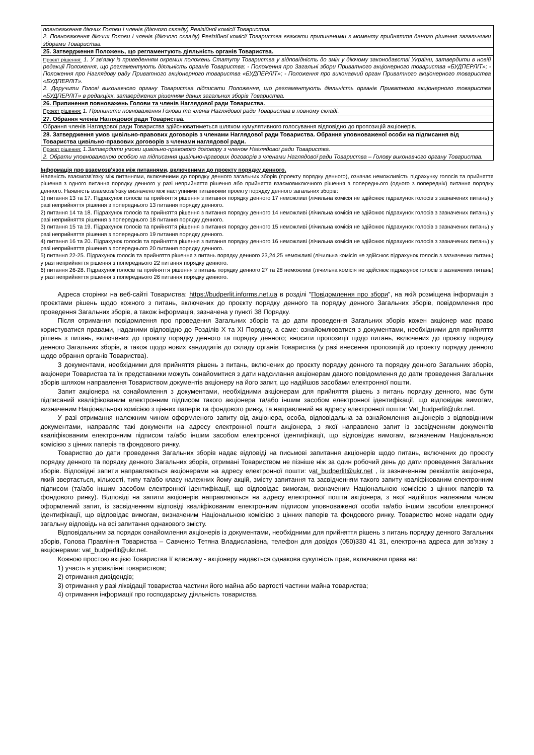| повноваження діючих Голови і членів (діючого складу) Ревізійної комісії Товариства. 2. Повноваження діючих Голови і членів (діючого складу) Ревізійної комісії Товариства вважати припиненими з моменту прийняття даного рішення загальними зборами Товариства. |
| 25. Затвердження Положень, що регламентують діяльність органів Товариства. |
| Проєкт рішення: 1. У зв’язку із приведенням окремих положень Статуту Товариства у відповідність до змін у діючому законодавстві України, затвердити в новій редакції Положення, що регламентують діяльність органів Товариства: - Положення про Загальні збори Приватного акціонерного товариства «БУДПЕРЛІТ»; - Положення про Наглядову раду Приватного акціонерного товариства «БУДПЕРЛІТ»; - Положення про виконавчий орган Приватного акціонерного товариства «БУДПЕРЛІТ». 2. Доручити Голові виконавчого органу Товариства підписати Положення, що регламентують діяльність органів Приватного акціонерного товариства «БУДПЕРЛІТ» в редакціях, затверджених рішенням даних загальних зборів Товариства. |
| 26. Припинення повноважень Голови та членів Наглядової ради Товариства. |
| Проєкт рішення: 1. Припинити повноваження Голови та членів Наглядової ради Товариства в повному складі. |
| 27. Обрання членів Наглядової ради Товариства. |
| Обрання членів Наглядової ради Товариства здійснюватиметься шляхом кумулятивного голосування відповідно до пропозицій акціонерів. |
| 28. Затвердження умов цивільно-правових договорів з членами Наглядової ради Товариства. Обрання уповноваженої особи на підписання від Товариства цивільно-правових договорів з членами наглядової ради. |
| Проєкт рішення: 1.Затвердити умови цивільно-правового договору з членом Наглядової ради Товариства. 2. Обрати уповноваженою особою на підписання цивільно-правових договорів з членами Наглядової ради Товариства – Голову виконавчого органу Товариства. |
Інформація про взаємозв'язок між питаннями, включеними до проекту порядку денного.
Наявність взаємозв’язку між питаннями, включеними до порядку денного загальних зборів (проекту порядку денного), означає неможливість підрахунку голосів та прийняття рішення з одного питання порядку денного у разі неприйняття рішення або прийняття взаємовиключного рішення з попереднього (одного з попередніх) питання порядку денного. Наявність взаємозв'язку визначено між наступними питаннями проекту порядку денного загальних зборів:
1) питання 13 та 17. Підрахунок голосів та прийняття рішення з питання порядку денного 17 неможливі (лічильна комісія не здійснює підрахунок голосів з зазначених питань) у разі неприйняття рішення з попереднього 13 питання порядку денного.
2) питання 14 та 18. Підрахунок голосів та прийняття рішення з питання порядку денного 14 неможливі (лічильна комісія не здійснює підрахунок голосів з зазначених питань) у разі неприйняття рішення з попереднього 18 питання порядку денного.
3) питання 15 та 19. Підрахунок голосів та прийняття рішення з питання порядку денного 15 неможливі (лічильна комісія не здійснює підрахунок голосів з зазначених питань) у разі неприйняття рішення з попереднього 19 питання порядку денного.
4) питання 16 та 20. Підрахунок голосів та прийняття рішення з питання порядку денного 16 неможливі (лічильна комісія не здійснює підрахунок голосів з зазначених питань) у разі неприйняття рішення з попереднього 20 питання порядку денного.
5) питання 22-25. Підрахунок голосів та прийняття рішення з питань порядку денного 23,24,25 неможливі (лічильна комісія не здійснює підрахунок голосів з зазначених питань) у разі неприйняття рішення з попереднього 22 питання порядку денного.
6) питання 26-28. Підрахунок голосів та прийняття рішення з питань порядку денного 27 та 28 неможливі (лічильна комісія не здійснює підрахунок голосів з зазначених питань) у разі неприйняття рішення з попереднього 26 питання порядку денного.
Адреса сторінки на веб-сайті Товариства: https://budperlit.informs.net.ua в розділі "Повідомлення про збори", на якій розміщена інформація з проєктами рішень щодо кожного з питань, включених до проєкту порядку денного та порядку денного Загальних зборів, повідомлення про проведення Загальних зборів, а також інформація, зазначена у пункті 38 Порядку.
Після отримання повідомлення про проведення Загальних зборів та до дати проведення Загальних зборів кожен акціонер має право користуватися правами, наданими відповідно до Розділів X та XI Порядку, а саме: ознайомлюватися з документами, необхідними для прийняття рішень з питань, включених до проєкту порядку денного та порядку денного; вносити пропозиції щодо питань, включених до проєкту порядку денного Загальних зборів, а також щодо нових кандидатів до складу органів Товариства (у разі внесення пропозицій до проекту порядку денного щодо обрання органів Товариства).
З документами, необхідними для прийняття рішень з питань, включених до проєкту порядку денного та порядку денного Загальних зборів, акціонери Товариства та їх представники можуть ознайомитися з дати надсилання акціонерам даного повідомлення до дати проведення Загальних зборів шляхом направлення Товариством документів акціонеру на його запит, що надійшов засобами електронної пошти.
Запит акціонера на ознайомлення з документами, необхідними акціонерам для прийняття рішень з питань порядку денного, має бути підписаний кваліфікованим електронним підписом такого акціонера та/або іншим засобом електронної ідентифікації, що відповідає вимогам, визначеним Національною комісією з цінних паперів та фондового ринку, та направлений на адресу електронної пошти: Vat_budperlit@ukr.net.
У разі отримання належним чином оформленого запиту від акціонера, особа, відповідальна за ознайомлення акціонерів з відповідними документами, направляє такі документи на адресу електронної пошти акціонера, з якої направлено запит із засвідченням документів кваліфікованим електронним підписом та/або іншим засобом електронної ідентифікації, що відповідає вимогам, визначеним Національною комісією з цінних паперів та фондового ринку.
Товариство до дати проведення Загальних зборів надає відповіді на письмові запитання акціонерів щодо питань, включених до проєкту порядку денного та порядку денного Загальних зборів, отримані Товариством не пізніше ніж за один робочий день до дати проведення Загальних зборів. Відповідні запити направляються акціонерами на адресу електронної пошти: vat_budperlit@ukr.net , із зазначенням реквізитів акціонера, який звертається, кількості, типу та/або класу належних йому акцій, змісту запитання та засвідченням такого запиту кваліфікованим електронним підписом (та/або іншим засобом електронної ідентифікації, що відповідає вимогам, визначеним Національною комісією з цінних паперів та фондового ринку). Відповіді на запити акціонерів направляються на адресу електронної пошти акціонера, з якої надійшов належним чином оформлений запит, із засвідченням відповіді кваліфікованим електронним підписом уповноваженої особи та/або іншим засобом електронної ідентифікації, що відповідає вимогам, визначеним Національною комісією з цінних паперів та фондового ринку. Товариство може надати одну загальну відповідь на всі запитання однакового змісту.
Відповідальним за порядок ознайомлення акціонерів із документами, необхідними для прийняття рішень з питань порядку денного Загальних зборів, Голова Правління Товариства – Савченко Тетяна Владиславівна, телефон для довідок (050)330 41 31, електронна адреса для зв’язку з акціонерами: vat_budperlit@ukr.net.
Кожною простою акцією Товариства її власнику - акціонеру надається однакова сукупність прав, включаючи права на:
1) участь в управлінні товариством;
2) отримання дивідендів;
3) отримання у разі ліквідації товариства частини його майна або вартості частини майна товариства;
4) отримання інформації про господарську діяльність товариства.